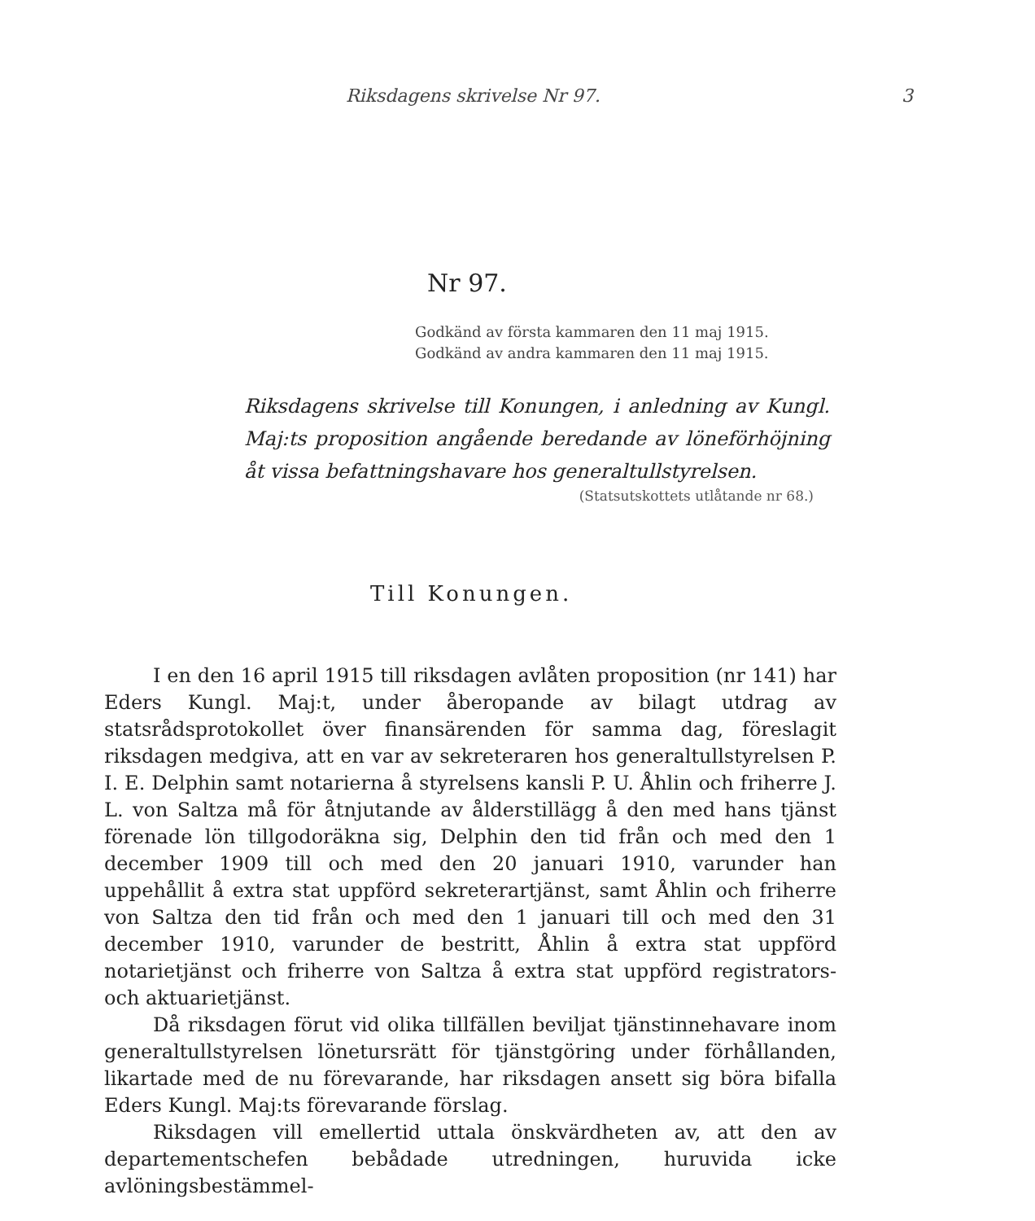Riksdagens skrivelse Nr 97. 3
Nr 97.
Godkänd av första kammaren den 11 maj 1915.
Godkänd av andra kammaren den 11 maj 1915.
Riksdagens skrivelse till Konungen, i anledning av Kungl. Maj:ts proposition angående beredande av löneförhöjning åt vissa befattningshavare hos generaltullstyrelsen.
(Statsutskottets utlåtande nr 68.)
Till Konungen.
I en den 16 april 1915 till riksdagen avlåten proposition (nr 141) har Eders Kungl. Maj:t, under åberopande av bilagt utdrag av statsrådsprotokollet över finansärenden för samma dag, föreslagit riksdagen medgiva, att en var av sekreteraren hos generaltullstyrelsen P. I. E. Delphin samt notarierna å styrelsens kansli P. U. Åhlin och friherre J. L. von Saltza må för åtnjutande av ålderstillägg å den med hans tjänst förenade lön tillgodoräkna sig, Delphin den tid från och med den 1 december 1909 till och med den 20 januari 1910, varunder han uppehållit å extra stat uppförd sekreterartjänst, samt Åhlin och friherre von Saltza den tid från och med den 1 januari till och med den 31 december 1910, varunder de bestritt, Åhlin å extra stat uppförd notarietjänst och friherre von Saltza å extra stat uppförd registrators- och aktuarietjänst.
Då riksdagen förut vid olika tillfällen beviljat tjänstinnehavare inom generaltullstyrelsen löneturs­rätt för tjänstgöring under förhållanden, likartade med de nu förevarande, har riksdagen ansett sig böra bifalla Eders Kungl. Maj:ts förevarande förslag.
Riksdagen vill emellertid uttala önskvärdheten av, att den av departementschefen bebådade utredningen, huruvida icke avlöningsbestämmel-